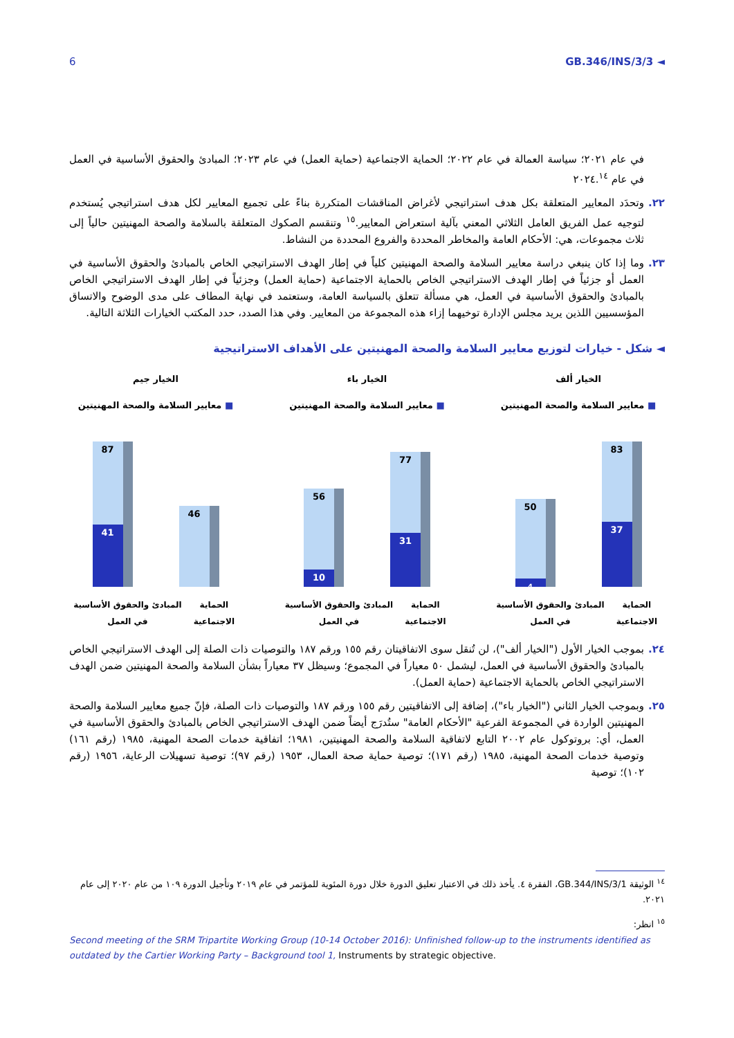6 GB.346/INS/3/3 ◄
في عام ٢٠٢١؛ سياسة العمالة في عام ٢٠٢٢؛ الحماية الاجتماعية (حماية العمل) في عام ٢٠٢٣؛ المبادئ والحقوق الأساسية في العمل في عام ٢٠٢٤.<sup>١٤</sup>
٢٢. وتحدَد المعايير المتعلقة بكل هدف استراتيجي لأغراض المناقشات المتكررة بناءً على تجميع المعايير لكل هدف استراتيجي يُستخدم لتوجيه عمل الفريق العامل الثلاثي المعني بآلية استعراض المعايير.<sup>١٥</sup> وتنقسم الصكوك المتعلقة بالسلامة والصحة المهنيتين حالياً إلى ثلاث مجموعات، هي: الأحكام العامة والمخاطر المحددة والفروع المحددة من النشاط.
٢٣. وما إذا كان ينبغي دراسة معايير السلامة والصحة المهنيتين كلياً في إطار الهدف الاستراتيجي الخاص بالمبادئ والحقوق الأساسية في العمل أو جزئياً في إطار الهدف الاستراتيجي الخاص بالحماية الاجتماعية (حماية العمل) وجزئياً في إطار الهدف الاستراتيجي الخاص بالمبادئ والحقوق الأساسية في العمل، هي مسألة تتعلق بالسياسة العامة، وستعتمد في نهاية المطاف على مدى الوضوح والاتساق المؤسسيين اللذين يريد مجلس الإدارة توخيهما إزاء هذه المجموعة من المعايير. وفي هذا الصدد، حدد المكتب الخيارات الثلاثة التالية.
◄ شكل - خيارات لتوزيع معايير السلامة والصحة المهنيتين على الأهداف الاستراتيجية
الخيار ألف
■ معايير السلامة والصحة المهنيتين
83
37
50
4
الحماية الاجتماعية المبادئ والحقوق الأساسية في العمل
الخيار باء
■ معايير السلامة والصحة المهنيتين
77
31
56
10
الحماية الاجتماعية المبادئ والحقوق الأساسية في العمل
الخيار جيم
■ معايير السلامة والصحة المهنيتين
46
87
41
الحماية الاجتماعية المبادئ والحقوق الأساسية في العمل
٢٤. بموجب الخيار الأول ("الخيار ألف")، لن تُنقل سوى الاتفاقيتان رقم ١٥٥ ورقم ١٨٧ والتوصيات ذات الصلة إلى الهدف الاستراتيجي الخاص بالمبادئ والحقوق الأساسية في العمل، ليشمل ٥٠ معياراً في المجموع؛ وسيظل ٣٧ معياراً بشأن السلامة والصحة المهنيتين ضمن الهدف الاستراتيجي الخاص بالحماية الاجتماعية (حماية العمل).
٢٥. وبموجب الخيار الثاني ("الخيار باء")، إضافة إلى الاتفاقيتين رقم ١٥٥ ورقم ١٨٧ والتوصيات ذات الصلة، فإنّ جميع معايير السلامة والصحة المهنيتين الواردة في المجموعة الفرعية "الأحكام العامة" ستُدرَج أيضاً ضمن الهدف الاستراتيجي الخاص بالمبادئ والحقوق الأساسية في العمل، أي: بروتوكول عام ٢٠٠٢ التابع لاتفاقية السلامة والصحة المهنيتين، ١٩٨١؛ اتفاقية خدمات الصحة المهنية، ١٩٨٥ (رقم ١٦١) وتوصية خدمات الصحة المهنية، ١٩٨٥ (رقم ١٧١)؛ توصية حماية صحة العمال، ١٩٥٣ (رقم ٩٧)؛ توصية تسهيلات الرعاية، ١٩٥٦ (رقم ١٠٢)؛ توصية
<sup>١٤</sup> الوثيقة GB.344/INS/3/1، الفقرة ٤. يأخذ ذلك في الاعتبار تعليق الدورة خلال دورة المئوية للمؤتمر في عام ٢٠١٩ وتأجيل الدورة ١٠٩ من عام ٢٠٢٠ إلى عام ٢٠٢١.
<sup>١٥</sup> انظر:
Second meeting of the SRM Tripartite Working Group (10-14 October 2016): Unfinished follow-up to the instruments identified as outdated by the Cartier Working Party – Background tool 1, Instruments by strategic objective.